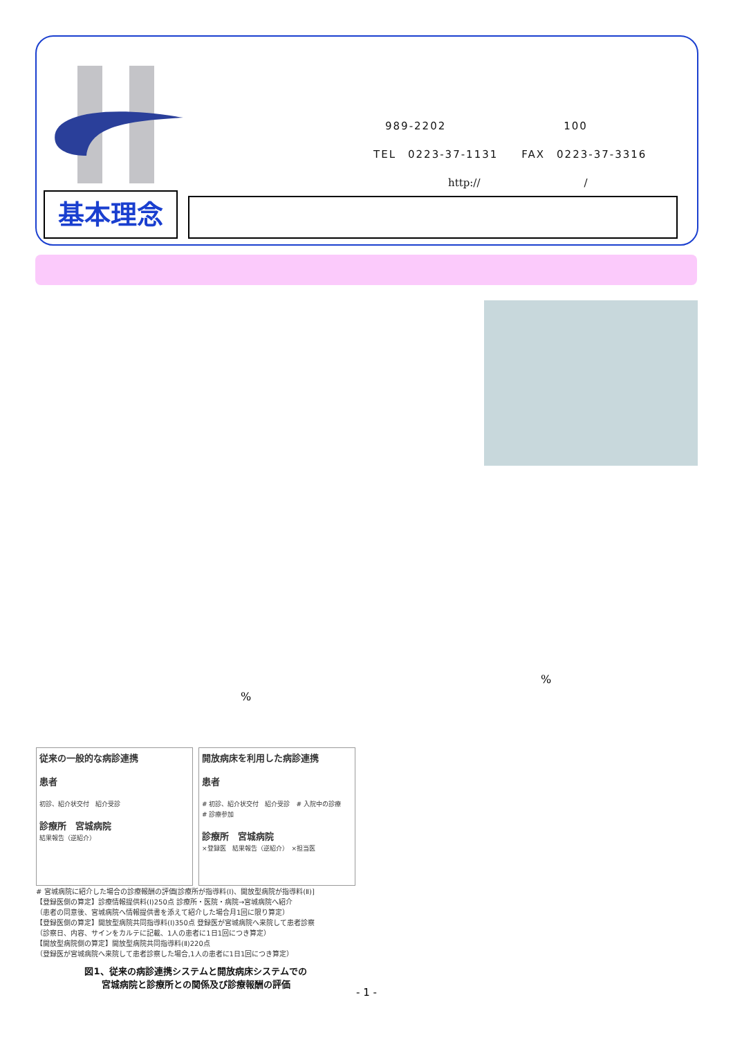989-2202　　　　　　　　　　100
TEL　0223-37-1131　　FAX　0223-37-3316
http://　　　　　　　　　　/
基本理念
%
%
従来の一般的な病診連携
患者
初診、紹介状交付　紹介受診
診療所　宮城病院
結果報告（逆紹介）
開放病床を利用した病診連携
患者
# 初診、紹介状交付　紹介受診　# 入院中の診療　# 診療参加
診療所　宮城病院
×登録医　結果報告（逆紹介）　×担当医
# 宮城病院に紹介した場合の診療報酬の評価[診療所が指導料(Ⅰ)、開放型病院が指導料(Ⅱ)]
【登録医側の算定】診療情報提供料(Ⅰ)250点 診療所・医院・病院→宮城病院へ紹介
（患者の同意後、宮城病院へ情報提供書を添えて紹介した場合月1回に限り算定）
【登録医側の算定】開放型病院共同指導料(Ⅰ)350点 登録医が宮城病院へ来院して患者診察
（診察日、内容、サインをカルテに記載、1人の患者に1日1回につき算定）
【開放型病院側の算定】開放型病院共同指導料(Ⅱ)220点
（登録医が宮城病院へ来院して患者診察した場合,1人の患者に1日1回につき算定）
図1、従来の病診連携システムと開放病床システムでの
宮城病院と診療所との関係及び診療報酬の評価
- 1 -